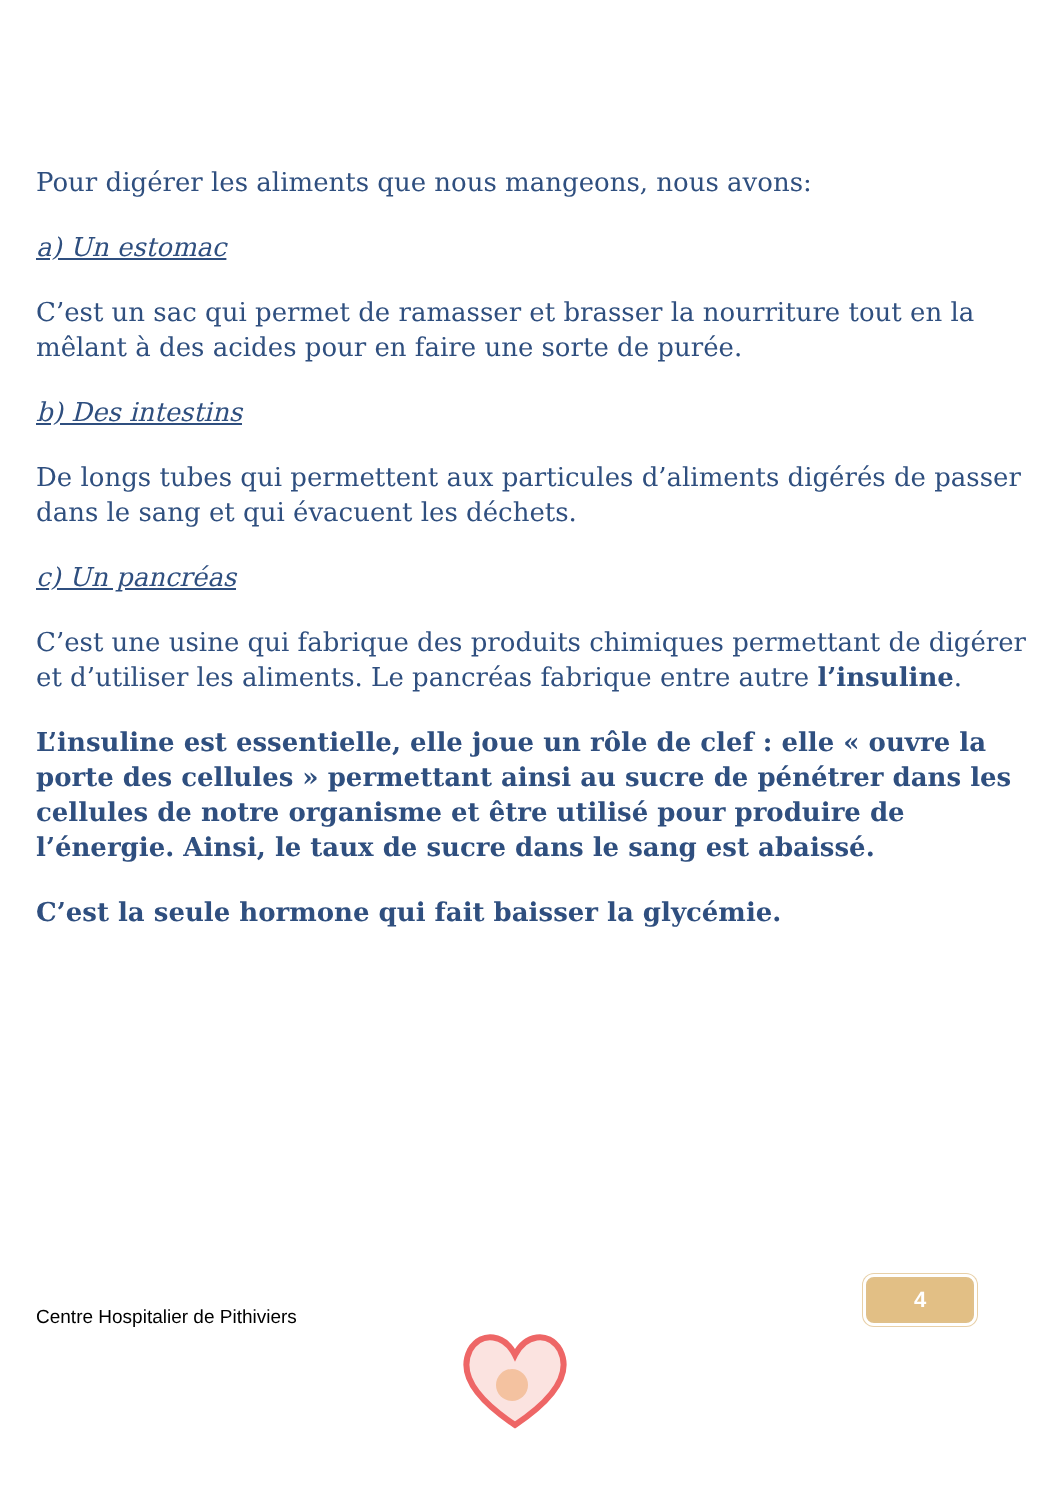Pour digérer les aliments que nous mangeons, nous avons:
a) Un estomac
C’est un sac qui permet de ramasser et brasser la nourriture tout en la mêlant à des acides pour en faire une sorte de purée.
b) Des intestins
De longs tubes qui permettent aux particules d’aliments digérés de passer dans le sang et qui évacuent les déchets.
c) Un pancréas
C’est une usine qui fabrique des produits chimiques permettant de digérer et d’utiliser les aliments. Le pancréas fabrique entre autre l’insuline.
L’insuline est essentielle, elle joue un rôle de clef : elle « ouvre la porte des cellules » permettant ainsi au sucre de pénétrer dans les cellules de notre organisme et être utilisé pour produire de l’énergie. Ainsi, le taux de sucre dans le sang est abaissé.
C’est la seule hormone qui fait baisser la glycémie.
4
Centre Hospitalier de Pithiviers